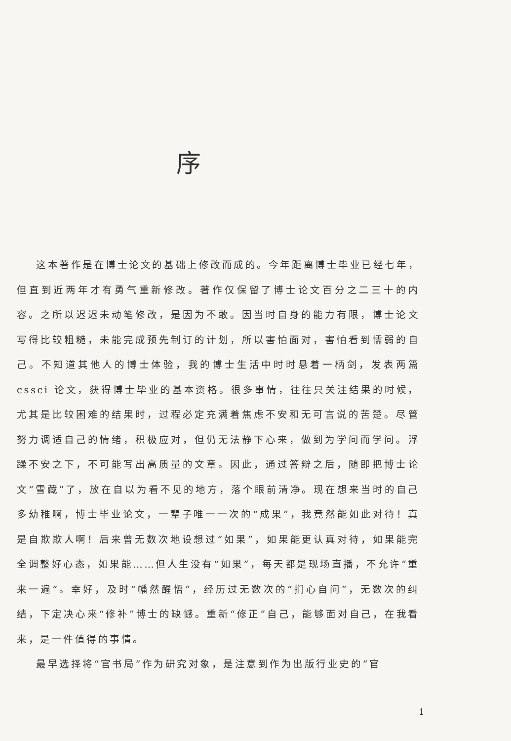序
这本著作是在博士论文的基础上修改而成的。今年距离博士毕业已经七年，但直到近两年才有勇气重新修改。著作仅保留了博士论文百分之二三十的内容。之所以迟迟未动笔修改，是因为不敢。因当时自身的能力有限，博士论文写得比较粗糙，未能完成预先制订的计划，所以害怕面对，害怕看到懦弱的自己。不知道其他人的博士体验，我的博士生活中时时悬着一柄剑，发表两篇 cssci 论文，获得博士毕业的基本资格。很多事情，往往只关注结果的时候，尤其是比较困难的结果时，过程必定充满着焦虑不安和无可言说的苦楚。尽管努力调适自己的情绪，积极应对，但仍无法静下心来，做到为学问而学问。浮躁不安之下，不可能写出高质量的文章。因此，通过答辩之后，随即把博士论文“雪藏”了，放在自以为看不见的地方，落个眼前清净。现在想来当时的自己多幼稚啊，博士毕业论文，一辈子唯一一次的“成果”，我竟然能如此对待！真是自欺欺人啊！后来曾无数次地设想过“如果”，如果能更认真对待，如果能完全调整好心态，如果能……但人生没有“如果”，每天都是现场直播，不允许“重来一遍”。幸好，及时“幡然醒悟”，经历过无数次的“扪心自问”，无数次的纠结，下定决心来“修补”博士的缺憾。重新“修正”自己，能够面对自己，在我看来，是一件值得的事情。
最早选择将“官书局”作为研究对象，是注意到作为出版行业史的“官
1